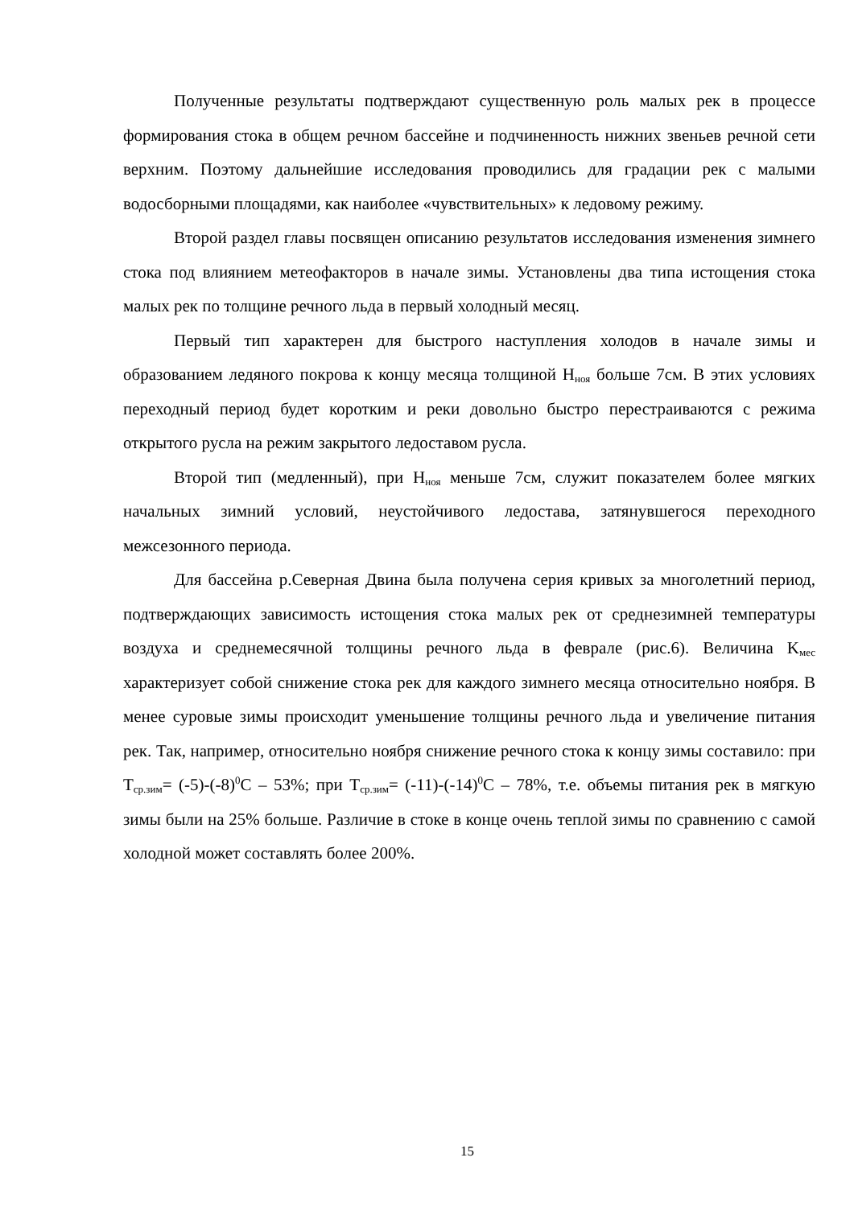Полученные результаты подтверждают существенную роль малых рек в процессе формирования стока в общем речном бассейне и подчиненность нижних звеньев речной сети верхним. Поэтому дальнейшие исследования проводились для градации рек с малыми водосборными площадями, как наиболее «чувствительных» к ледовому режиму.
Второй раздел главы посвящен описанию результатов исследования изменения зимнего стока под влиянием метеофакторов в начале зимы. Установлены два типа истощения стока малых рек по толщине речного льда в первый холодный месяц.
Первый тип характерен для быстрого наступления холодов в начале зимы и образованием ледяного покрова к концу месяца толщиной H<sub>ноя</sub> больше 7см. В этих условиях переходный период будет коротким и реки довольно быстро перестраиваются с режима открытого русла на режим закрытого ледоставом русла.
Второй тип (медленный), при H<sub>ноя</sub> меньше 7см, служит показателем более мягких начальных зимний условий, неустойчивого ледостава, затянувшегося переходного межсезонного периода.
Для бассейна р.Северная Двина была получена серия кривых за многолетний период, подтверждающих зависимость истощения стока малых рек от среднезимней температуры воздуха и среднемесячной толщины речного льда в феврале (рис.6). Величина K<sub>мес</sub> характеризует собой снижение стока рек для каждого зимнего месяца относительно ноября. В менее суровые зимы происходит уменьшение толщины речного льда и увеличение питания рек. Так, например, относительно ноября снижение речного стока к концу зимы составило: при T<sub>ср.зим</sub>= (-5)-(-8)<sup>0</sup>C – 53%; при T<sub>ср.зим</sub>= (-11)-(-14)<sup>0</sup>C – 78%, т.е. объемы питания рек в мягкую зимы были на 25% больше. Различие в стоке в конце очень теплой зимы по сравнению с самой холодной может составлять более 200%.
15